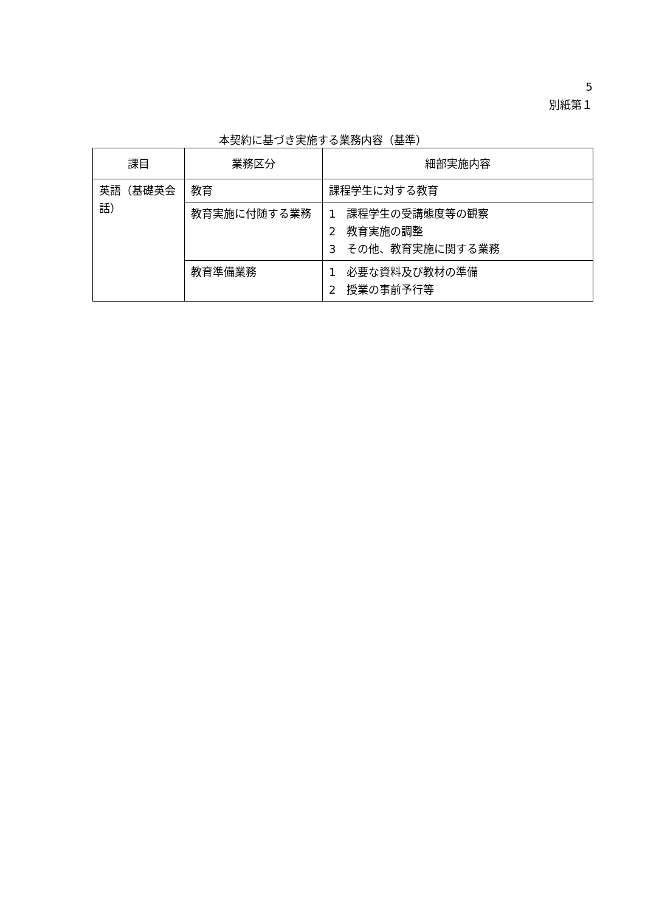5
別紙第１
本契約に基づき実施する業務内容（基準）
| 課目 | 業務区分 | 細部実施内容 |
| --- | --- | --- |
| 英語（基礎英会話） | 教育 | 課程学生に対する教育 |
| | 教育実施に付随する業務 | 1 課程学生の受講態度等の観察 2 教育実施の調整 3 その他、教育実施に関する業務 |
| | 教育準備業務 | 1 必要な資料及び教材の準備 2 授業の事前予行等 |